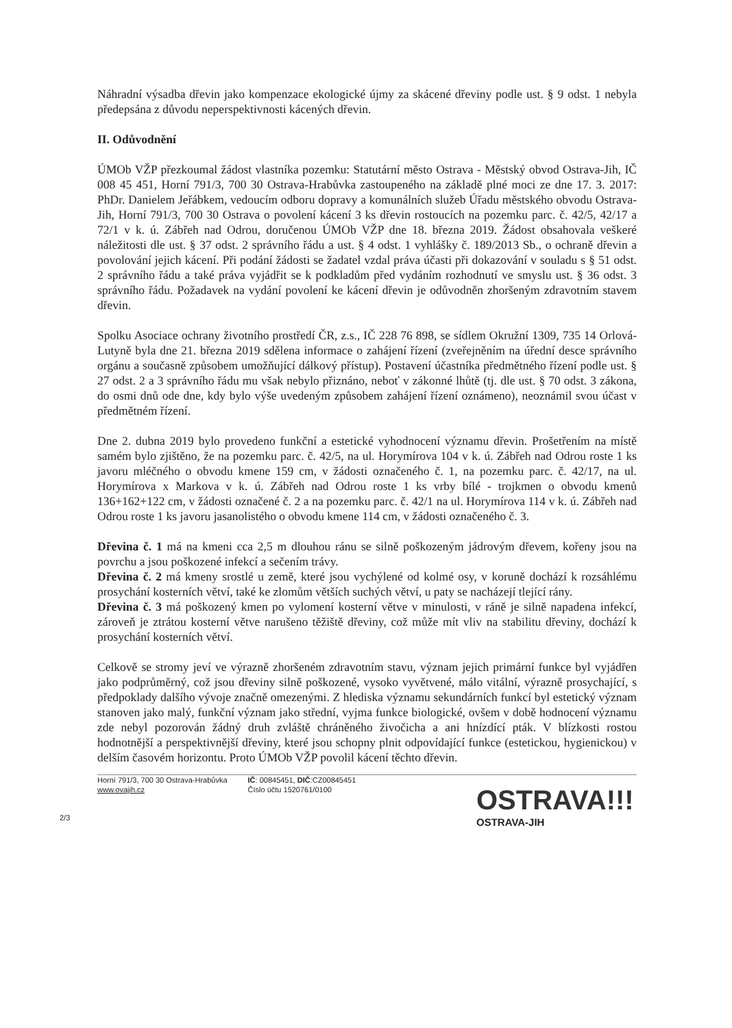Náhradní výsadba dřevin jako kompenzace ekologické újmy za skácené dřeviny podle ust. § 9 odst. 1 nebyla předepsána z důvodu neperspektivnosti kácených dřevin.
II. Odůvodnění
ÚMOb VŽP přezkoumal žádost vlastníka pozemku: Statutární město Ostrava - Městský obvod Ostrava-Jih, IČ 008 45 451, Horní 791/3, 700 30 Ostrava-Hrabůvka zastoupeného na základě plné moci ze dne 17. 3. 2017: PhDr. Danielem Jeřábkem, vedoucím odboru dopravy a komunálních služeb Úřadu městského obvodu Ostrava-Jih, Horní 791/3, 700 30 Ostrava o povolení kácení 3 ks dřevin rostoucích na pozemku parc. č. 42/5, 42/17 a 72/1 v k. ú. Zábřeh nad Odrou, doručenou ÚMOb VŽP dne 18. března 2019. Žádost obsahovala veškeré náležitosti dle ust. § 37 odst. 2 správního řádu a ust. § 4 odst. 1 vyhlášky č. 189/2013 Sb., o ochraně dřevin a povolování jejich kácení. Při podání žádosti se žadatel vzdal práva účasti při dokazování v souladu s § 51 odst. 2 správního řádu a také práva vyjádřit se k podkladům před vydáním rozhodnutí ve smyslu ust. § 36 odst. 3 správního řádu. Požadavek na vydání povolení ke kácení dřevin je odůvodněn zhoršeným zdravotním stavem dřevin.
Spolku Asociace ochrany životního prostředí ČR, z.s., IČ 228 76 898, se sídlem Okružní 1309, 735 14 Orlová-Lutyně byla dne 21. března 2019 sdělena informace o zahájení řízení (zveřejněním na úřední desce správního orgánu a současně způsobem umožňující dálkový přístup). Postavení účastníka předmětného řízení podle ust. § 27 odst. 2 a 3 správního řádu mu však nebylo přiznáno, neboť v zákonné lhůtě (tj. dle ust. § 70 odst. 3 zákona, do osmi dnů ode dne, kdy bylo výše uvedeným způsobem zahájení řízení oznámeno), neoznámil svou účast v předmětném řízení.
Dne 2. dubna 2019 bylo provedeno funkční a estetické vyhodnocení významu dřevin. Prošetřením na místě samém bylo zjištěno, že na pozemku parc. č. 42/5, na ul. Horymírova 104 v k. ú. Zábřeh nad Odrou roste 1 ks javoru mléčného o obvodu kmene 159 cm, v žádosti označeného č. 1, na pozemku parc. č. 42/17, na ul. Horymírova x Markova v k. ú. Zábřeh nad Odrou roste 1 ks vrby bílé - trojkmen o obvodu kmenů 136+162+122 cm, v žádosti označené č. 2 a na pozemku parc. č. 42/1 na ul. Horymírova 114 v k. ú. Zábřeh nad Odrou roste 1 ks javoru jasanolistého o obvodu kmene 114 cm, v žádosti označeného č. 3.
Dřevina č. 1 má na kmeni cca 2,5 m dlouhou ránu se silně poškozeným jádrovým dřevem, kořeny jsou na povrchu a jsou poškozené infekcí a sečením trávy.
Dřevina č. 2 má kmeny srostlé u země, které jsou vychýlené od kolmé osy, v koruně dochází k rozsáhlému prosychání kosterních větví, také ke zlomům větších suchých větví, u paty se nacházejí tlející rány.
Dřevina č. 3 má poškozený kmen po vylomení kosterní větve v minulosti, v ráně je silně napadena infekcí, zároveň je ztrátou kosterní větve narušeno těžiště dřeviny, což může mít vliv na stabilitu dřeviny, dochází k prosychání kosterních větví.
Celkově se stromy jeví ve výrazně zhoršeném zdravotním stavu, význam jejich primární funkce byl vyjádřen jako podprůměrný, což jsou dřeviny silně poškozené, vysoko vyvětvené, málo vitální, výrazně prosychající, s předpoklady dalšího vývoje značně omezenými. Z hlediska významu sekundárních funkcí byl estetický význam stanoven jako malý, funkční význam jako střední, vyjma funkce biologické, ovšem v době hodnocení významu zde nebyl pozorován žádný druh zvláště chráněného živočicha a ani hnízdící pták. V blízkosti rostou hodnotnější a perspektivnější dřeviny, které jsou schopny plnit odpovídající funkce (estetickou, hygienickou) v delším časovém horizontu. Proto ÚMOb VŽP povolil kácení těchto dřevin.
Horní 791/3, 700 30 Ostrava-Hrabůvka
www.ovajih.cz
IČ: 00845451, DIČ:CZ00845451
Číslo účtu 1520761/0100
OSTRAVA!!!
OSTRAVA-JIH
2/3